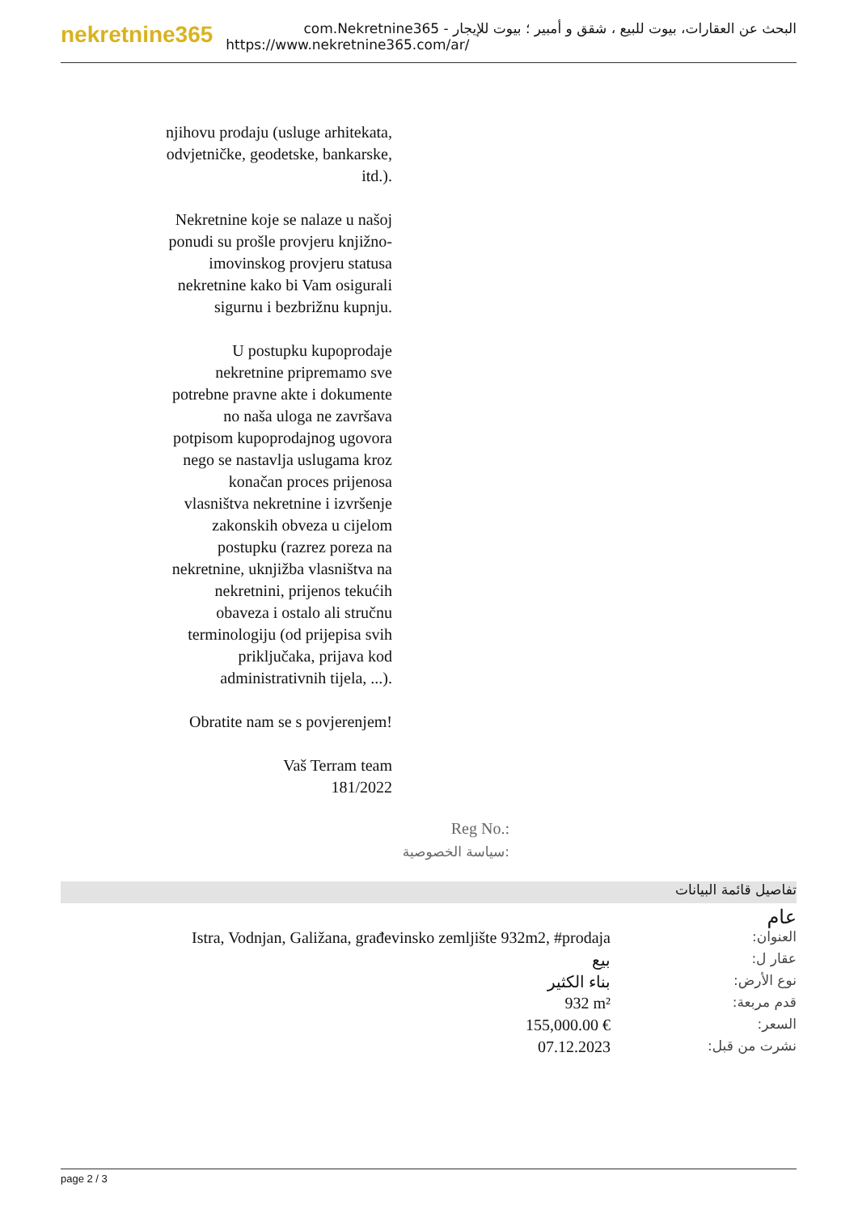nekretnine365
البحث عن العقارات، بيوت للبيع ، شقق و أمبير ؛ بيوت للإيجار - com.Nekretnine365
https://www.nekretnine365.com/ar/
njihovu prodaju (usluge arhitekata, odvjetničke, geodetske, bankarske, itd.).
Nekretnine koje se nalaze u našoj ponudi su prošle provjeru knjižno-imovinskog provjeru statusa nekretnine kako bi Vam osigurali sigurnu i bezbrižnu kupnju.
U postupku kupoprodaje nekretnine pripremamo sve potrebne pravne akte i dokumente no naša uloga ne završava potpisom kupoprodajnog ugovora nego se nastavlja uslugama kroz konačan proces prijenosa vlasništva nekretnine i izvršenje zakonskih obveza u cijelom postupku (razrez poreza na nekretnine, uknjižba vlasništva na nekretnini, prijenos tekućih obaveza i ostalo ali stručnu terminologiju (od prijepisa svih priključaka, prijava kod administrativnih tijela, ...).
Obratite nam se s povjerenjem!
Vaš Terram team
181/2022
Reg No.:
سياسة الخصوصية:
تفاصيل قائمة البيانات
| | عام |
| Istra, Vodnjan, Galižana, građevinsko zemljište 932m2, #prodaja | العنوان: |
| بيع | عقار ل: |
| بناء الكثير | نوع الأرض: |
| 932 m² | قدم مربعة: |
| 155,000.00 € | السعر: |
| 07.12.2023 | نشرت من قبل: |
page 2 / 3